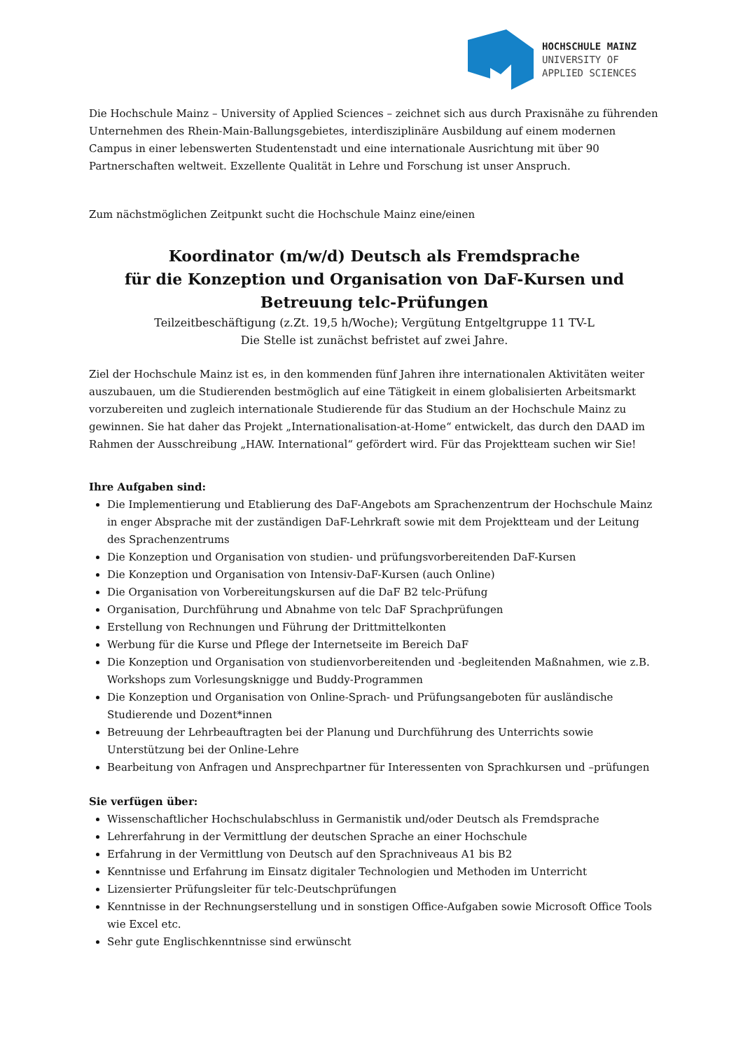HOCHSCHULE MAINZ
UNIVERSITY OF
APPLIED SCIENCES
Die Hochschule Mainz – University of Applied Sciences – zeichnet sich aus durch Praxisnähe zu führenden Unternehmen des Rhein-Main-Ballungsgebietes, interdisziplinäre Ausbildung auf einem modernen Campus in einer lebenswerten Studentenstadt und eine internationale Ausrichtung mit über 90 Partnerschaften weltweit. Exzellente Qualität in Lehre und Forschung ist unser Anspruch.
Zum nächstmöglichen Zeitpunkt sucht die Hochschule Mainz eine/einen
Koordinator (m/w/d) Deutsch als Fremdsprache
für die Konzeption und Organisation von DaF-Kursen und Betreuung telc-Prüfungen
Teilzeitbeschäftigung (z.Zt. 19,5 h/Woche); Vergütung Entgeltgruppe 11 TV-L
Die Stelle ist zunächst befristet auf zwei Jahre.
Ziel der Hochschule Mainz ist es, in den kommenden fünf Jahren ihre internationalen Aktivitäten weiter auszubauen, um die Studierenden bestmöglich auf eine Tätigkeit in einem globalisierten Arbeitsmarkt vorzubereiten und zugleich internationale Studierende für das Studium an der Hochschule Mainz zu gewinnen. Sie hat daher das Projekt „Internationalisation-at-Home“ entwickelt, das durch den DAAD im Rahmen der Ausschreibung „HAW. International“ gefördert wird. Für das Projektteam suchen wir Sie!
Ihre Aufgaben sind:
Die Implementierung und Etablierung des DaF-Angebots am Sprachenzentrum der Hochschule Mainz in enger Absprache mit der zuständigen DaF-Lehrkraft sowie mit dem Projektteam und der Leitung des Sprachenzentrums
Die Konzeption und Organisation von studien- und prüfungsvorbereitenden DaF-Kursen
Die Konzeption und Organisation von Intensiv-DaF-Kursen (auch Online)
Die Organisation von Vorbereitungskursen auf die DaF B2 telc-Prüfung
Organisation, Durchführung und Abnahme von telc DaF Sprachprüfungen
Erstellung von Rechnungen und Führung der Drittmittelkonten
Werbung für die Kurse und Pflege der Internetseite im Bereich DaF
Die Konzeption und Organisation von studienvorbereitenden und -begleitenden Maßnahmen, wie z.B. Workshops zum Vorlesungsknigge und Buddy-Programmen
Die Konzeption und Organisation von Online-Sprach- und Prüfungsangeboten für ausländische Studierende und Dozent*innen
Betreuung der Lehrbeauftragten bei der Planung und Durchführung des Unterrichts sowie Unterstützung bei der Online-Lehre
Bearbeitung von Anfragen und Ansprechpartner für Interessenten von Sprachkursen und –prüfungen
Sie verfügen über:
Wissenschaftlicher Hochschulabschluss in Germanistik und/oder Deutsch als Fremdsprache
Lehrerfahrung in der Vermittlung der deutschen Sprache an einer Hochschule
Erfahrung in der Vermittlung von Deutsch auf den Sprachniveaus A1 bis B2
Kenntnisse und Erfahrung im Einsatz digitaler Technologien und Methoden im Unterricht
Lizensierter Prüfungsleiter für telc-Deutschprüfungen
Kenntnisse in der Rechnungserstellung und in sonstigen Office-Aufgaben sowie Microsoft Office Tools wie Excel etc.
Sehr gute Englischkenntnisse sind erwünscht